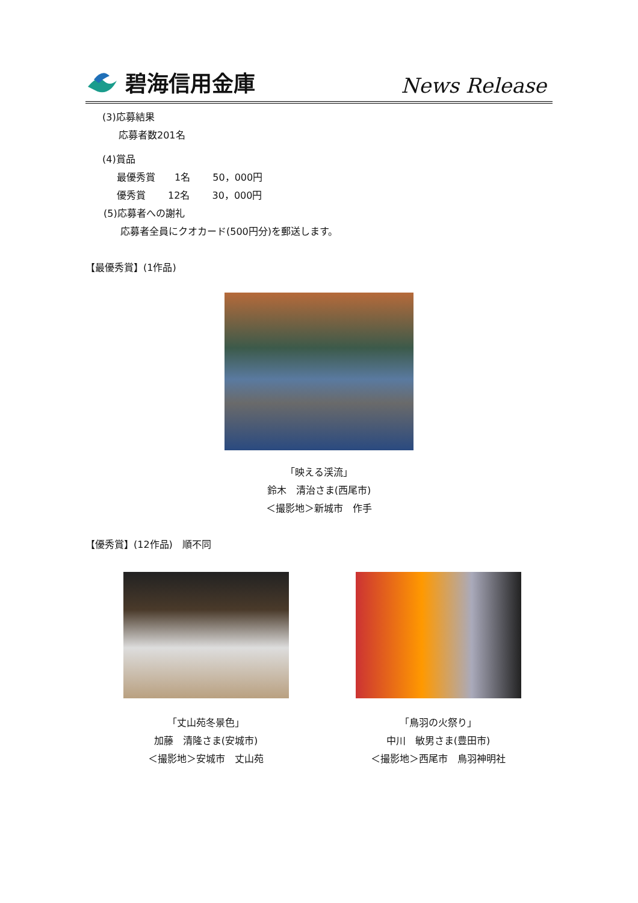碧海信用金庫
News Release
(3)応募結果
応募者数201名
(4)賞品
最優秀賞　　1名　　 50，000円
優秀賞　　 12名　　 30，000円
(5)応募者への謝礼
応募者全員にクオカード(500円分)を郵送します。
【最優秀賞】(1作品)
「映える渓流」
鈴木　清治さま(西尾市)
＜撮影地＞新城市　作手
【優秀賞】(12作品)　順不同
「丈山苑冬景色」
加藤　清隆さま(安城市)
＜撮影地＞安城市　丈山苑
「鳥羽の火祭り」
中川　敏男さま(豊田市)
＜撮影地＞西尾市　鳥羽神明社